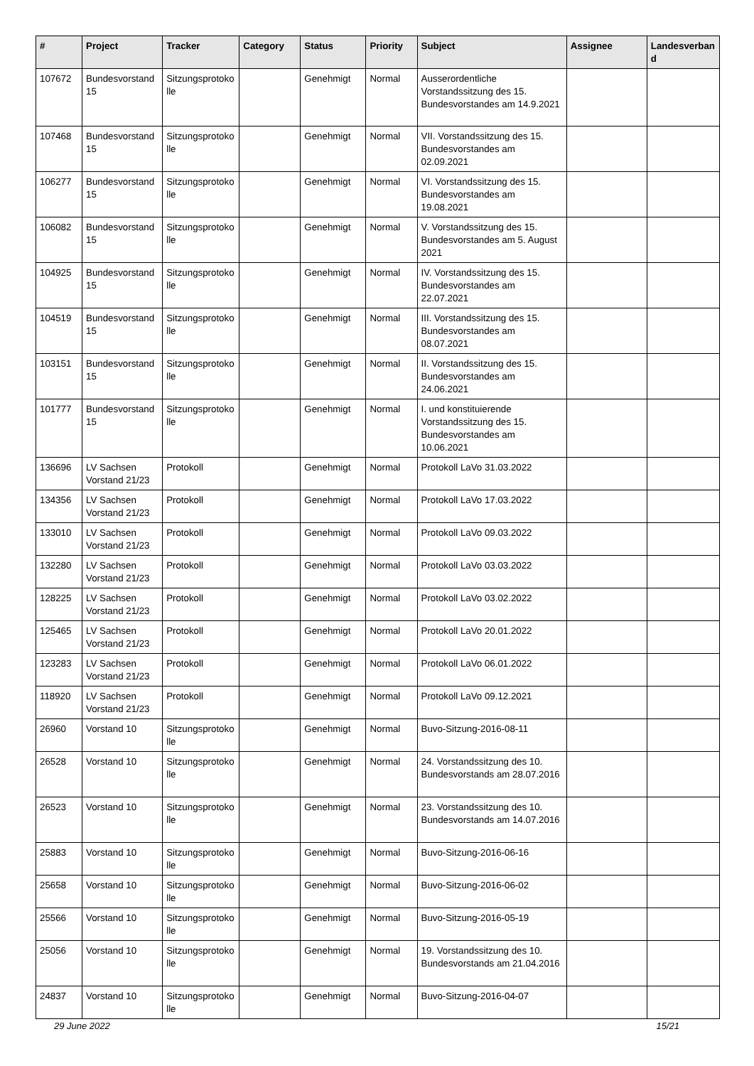| # | Project | Tracker | Category | Status | Priority | Subject | Assignee | Landesverband |
| --- | --- | --- | --- | --- | --- | --- | --- | --- |
| 107672 | Bundesvorstand 15 | Sitzungsprotokolle | | Genehmigt | Normal | Ausserordentliche Vorstandssitzung des 15. Bundesvorstandes am 14.9.2021 | | |
| 107468 | Bundesvorstand 15 | Sitzungsprotokolle | | Genehmigt | Normal | VII. Vorstandssitzung des 15. Bundesvorstandes am 02.09.2021 | | |
| 106277 | Bundesvorstand 15 | Sitzungsprotokolle | | Genehmigt | Normal | VI. Vorstandssitzung des 15. Bundesvorstandes am 19.08.2021 | | |
| 106082 | Bundesvorstand 15 | Sitzungsprotokolle | | Genehmigt | Normal | V. Vorstandssitzung des 15. Bundesvorstandes am 5. August 2021 | | |
| 104925 | Bundesvorstand 15 | Sitzungsprotokolle | | Genehmigt | Normal | IV. Vorstandssitzung des 15. Bundesvorstandes am 22.07.2021 | | |
| 104519 | Bundesvorstand 15 | Sitzungsprotokolle | | Genehmigt | Normal | III. Vorstandssitzung des 15. Bundesvorstandes am 08.07.2021 | | |
| 103151 | Bundesvorstand 15 | Sitzungsprotokolle | | Genehmigt | Normal | II. Vorstandssitzung des 15. Bundesvorstandes am 24.06.2021 | | |
| 101777 | Bundesvorstand 15 | Sitzungsprotokolle | | Genehmigt | Normal | I. und konstituierende Vorstandssitzung des 15. Bundesvorstandes am 10.06.2021 | | |
| 136696 | LV Sachsen Vorstand 21/23 | Protokoll | | Genehmigt | Normal | Protokoll LaVo 31.03.2022 | | |
| 134356 | LV Sachsen Vorstand 21/23 | Protokoll | | Genehmigt | Normal | Protokoll LaVo 17.03.2022 | | |
| 133010 | LV Sachsen Vorstand 21/23 | Protokoll | | Genehmigt | Normal | Protokoll LaVo 09.03.2022 | | |
| 132280 | LV Sachsen Vorstand 21/23 | Protokoll | | Genehmigt | Normal | Protokoll LaVo 03.03.2022 | | |
| 128225 | LV Sachsen Vorstand 21/23 | Protokoll | | Genehmigt | Normal | Protokoll LaVo 03.02.2022 | | |
| 125465 | LV Sachsen Vorstand 21/23 | Protokoll | | Genehmigt | Normal | Protokoll LaVo 20.01.2022 | | |
| 123283 | LV Sachsen Vorstand 21/23 | Protokoll | | Genehmigt | Normal | Protokoll LaVo 06.01.2022 | | |
| 118920 | LV Sachsen Vorstand 21/23 | Protokoll | | Genehmigt | Normal | Protokoll LaVo 09.12.2021 | | |
| 26960 | Vorstand 10 | Sitzungsprotokolle | | Genehmigt | Normal | Buvo-Sitzung-2016-08-11 | | |
| 26528 | Vorstand 10 | Sitzungsprotokolle | | Genehmigt | Normal | 24. Vorstandssitzung des 10. Bundesvorstands am 28.07.2016 | | |
| 26523 | Vorstand 10 | Sitzungsprotokolle | | Genehmigt | Normal | 23. Vorstandssitzung des 10. Bundesvorstands am 14.07.2016 | | |
| 25883 | Vorstand 10 | Sitzungsprotokolle | | Genehmigt | Normal | Buvo-Sitzung-2016-06-16 | | |
| 25658 | Vorstand 10 | Sitzungsprotokolle | | Genehmigt | Normal | Buvo-Sitzung-2016-06-02 | | |
| 25566 | Vorstand 10 | Sitzungsprotokolle | | Genehmigt | Normal | Buvo-Sitzung-2016-05-19 | | |
| 25056 | Vorstand 10 | Sitzungsprotokolle | | Genehmigt | Normal | 19. Vorstandssitzung des 10. Bundesvorstands am 21.04.2016 | | |
| 24837 | Vorstand 10 | Sitzungsprotokolle | | Genehmigt | Normal | Buvo-Sitzung-2016-04-07 | | |
29 June 2022 15/21